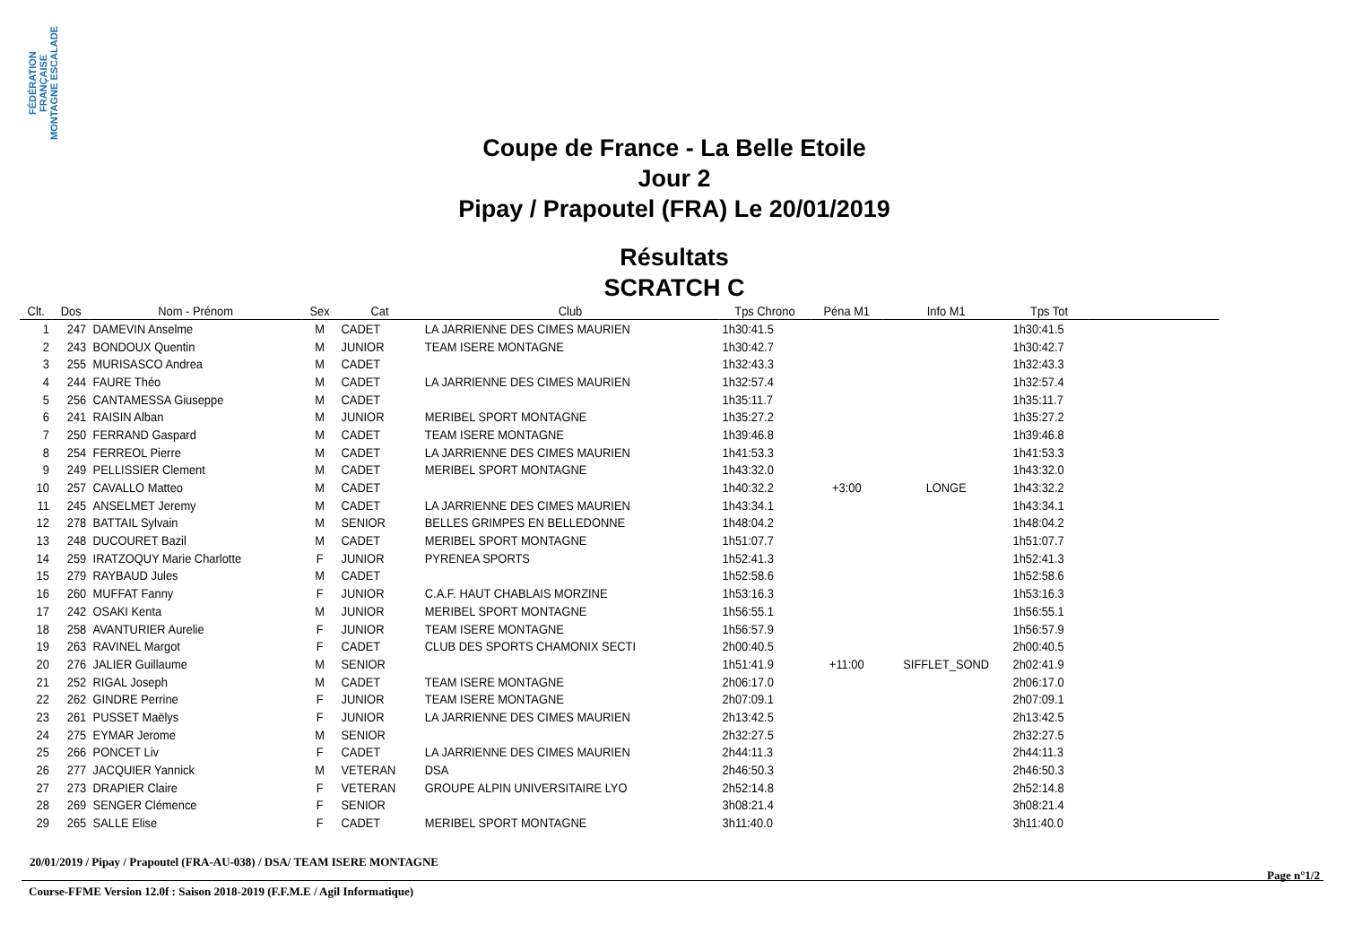FÉDÉRATION FRANÇAISE MONTAGNE ESCALADE
Coupe de France - La Belle Etoile
Jour 2
Pipay / Prapoutel (FRA) Le 20/01/2019
Résultats
SCRATCH C
| Clt. | Dos | Nom - Prénom | Sex | Cat | Club | Tps Chrono | Péna M1 | Info M1 | Tps Tot | |
| --- | --- | --- | --- | --- | --- | --- | --- | --- | --- | --- |
| 1 | 247 | DAMEVIN Anselme | M | CADET | LA JARRIENNE DES CIMES MAURIEN | 1h30:41.5 | | | 1h30:41.5 | |
| 2 | 243 | BONDOUX Quentin | M | JUNIOR | TEAM ISERE MONTAGNE | 1h30:42.7 | | | 1h30:42.7 | |
| 3 | 255 | MURISASCO Andrea | M | CADET | | 1h32:43.3 | | | 1h32:43.3 | |
| 4 | 244 | FAURE Théo | M | CADET | LA JARRIENNE DES CIMES MAURIEN | 1h32:57.4 | | | 1h32:57.4 | |
| 5 | 256 | CANTAMESSA Giuseppe | M | CADET | | 1h35:11.7 | | | 1h35:11.7 | |
| 6 | 241 | RAISIN Alban | M | JUNIOR | MERIBEL SPORT MONTAGNE | 1h35:27.2 | | | 1h35:27.2 | |
| 7 | 250 | FERRAND Gaspard | M | CADET | TEAM ISERE MONTAGNE | 1h39:46.8 | | | 1h39:46.8 | |
| 8 | 254 | FERREOL Pierre | M | CADET | LA JARRIENNE DES CIMES MAURIEN | 1h41:53.3 | | | 1h41:53.3 | |
| 9 | 249 | PELLISSIER Clement | M | CADET | MERIBEL SPORT MONTAGNE | 1h43:32.0 | | | 1h43:32.0 | |
| 10 | 257 | CAVALLO Matteo | M | CADET | | 1h40:32.2 | +3:00 | LONGE | 1h43:32.2 | |
| 11 | 245 | ANSELMET Jeremy | M | CADET | LA JARRIENNE DES CIMES MAURIEN | 1h43:34.1 | | | 1h43:34.1 | |
| 12 | 278 | BATTAIL Sylvain | M | SENIOR | BELLES GRIMPES EN BELLEDONNE | 1h48:04.2 | | | 1h48:04.2 | |
| 13 | 248 | DUCOURET Bazil | M | CADET | MERIBEL SPORT MONTAGNE | 1h51:07.7 | | | 1h51:07.7 | |
| 14 | 259 | IRATZOQUY Marie Charlotte | F | JUNIOR | PYRENEA SPORTS | 1h52:41.3 | | | 1h52:41.3 | |
| 15 | 279 | RAYBAUD Jules | M | CADET | | 1h52:58.6 | | | 1h52:58.6 | |
| 16 | 260 | MUFFAT Fanny | F | JUNIOR | C.A.F. HAUT CHABLAIS MORZINE | 1h53:16.3 | | | 1h53:16.3 | |
| 17 | 242 | OSAKI Kenta | M | JUNIOR | MERIBEL SPORT MONTAGNE | 1h56:55.1 | | | 1h56:55.1 | |
| 18 | 258 | AVANTURIER Aurelie | F | JUNIOR | TEAM ISERE MONTAGNE | 1h56:57.9 | | | 1h56:57.9 | |
| 19 | 263 | RAVINEL Margot | F | CADET | CLUB DES SPORTS CHAMONIX SECTI | 2h00:40.5 | | | 2h00:40.5 | |
| 20 | 276 | JALIER Guillaume | M | SENIOR | | 1h51:41.9 | +11:00 | SIFFLET_SOND | 2h02:41.9 | |
| 21 | 252 | RIGAL Joseph | M | CADET | TEAM ISERE MONTAGNE | 2h06:17.0 | | | 2h06:17.0 | |
| 22 | 262 | GINDRE Perrine | F | JUNIOR | TEAM ISERE MONTAGNE | 2h07:09.1 | | | 2h07:09.1 | |
| 23 | 261 | PUSSET Maëlys | F | JUNIOR | LA JARRIENNE DES CIMES MAURIEN | 2h13:42.5 | | | 2h13:42.5 | |
| 24 | 275 | EYMAR Jerome | M | SENIOR | | 2h32:27.5 | | | 2h32:27.5 | |
| 25 | 266 | PONCET Liv | F | CADET | LA JARRIENNE DES CIMES MAURIEN | 2h44:11.3 | | | 2h44:11.3 | |
| 26 | 277 | JACQUIER Yannick | M | VETERAN | DSA | 2h46:50.3 | | | 2h46:50.3 | |
| 27 | 273 | DRAPIER Claire | F | VETERAN | GROUPE ALPIN UNIVERSITAIRE LYO | 2h52:14.8 | | | 2h52:14.8 | |
| 28 | 269 | SENGER Clémence | F | SENIOR | | 3h08:21.4 | | | 3h08:21.4 | |
| 29 | 265 | SALLE Elise | F | CADET | MERIBEL SPORT MONTAGNE | 3h11:40.0 | | | 3h11:40.0 | |
20/01/2019 / Pipay / Prapoutel (FRA-AU-038) / DSA/ TEAM ISERE MONTAGNE
Course-FFME Version 12.0f : Saison 2018-2019 (F.F.M.E / Agil Informatique) Page n°1/2